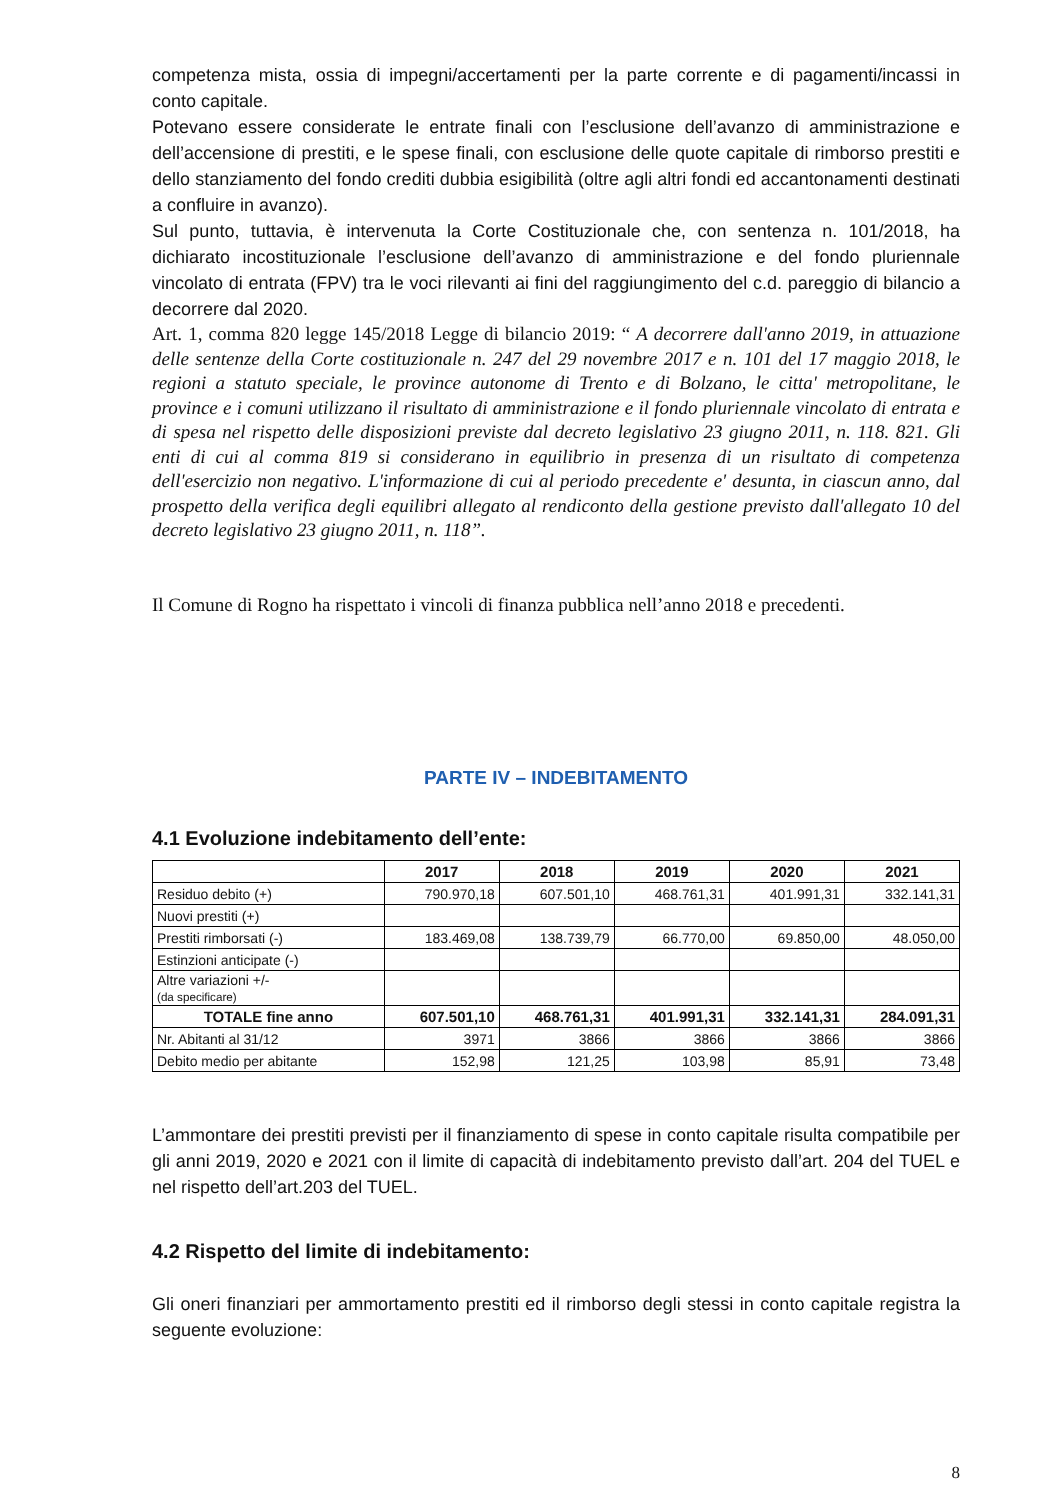competenza mista, ossia di impegni/accertamenti per la parte corrente e di pagamenti/incassi in conto capitale.
Potevano essere considerate le entrate finali con l’esclusione dell’avanzo di amministrazione e dell’accensione di prestiti, e le spese finali, con esclusione delle quote capitale di rimborso prestiti e dello stanziamento del fondo crediti dubbia esigibilità (oltre agli altri fondi ed accantonamenti destinati a confluire in avanzo).
Sul punto, tuttavia, è intervenuta la Corte Costituzionale che, con sentenza n. 101/2018, ha dichiarato incostituzionale l’esclusione dell’avanzo di amministrazione e del fondo pluriennale vincolato di entrata (FPV) tra le voci rilevanti ai fini del raggiungimento del c.d. pareggio di bilancio a decorrere dal 2020.
Art. 1, comma 820 legge 145/2018 Legge di bilancio 2019: “ A decorrere dall'anno 2019, in attuazione delle sentenze della Corte costituzionale n. 247 del 29 novembre 2017 e n. 101 del 17 maggio 2018, le regioni a statuto speciale, le province autonome di Trento e di Bolzano, le citta' metropolitane, le province e i comuni utilizzano il risultato di amministrazione e il fondo pluriennale vincolato di entrata e di spesa nel rispetto delle disposizioni previste dal decreto legislativo 23 giugno 2011, n. 118. 821. Gli enti di cui al comma 819 si considerano in equilibrio in presenza di un risultato di competenza dell'esercizio non negativo. L'informazione di cui al periodo precedente e' desunta, in ciascun anno, dal prospetto della verifica degli equilibri allegato al rendiconto della gestione previsto dall'allegato 10 del decreto legislativo 23 giugno 2011, n. 118”.
Il Comune di Rogno ha rispettato i vincoli di finanza pubblica nell’anno 2018 e precedenti.
PARTE IV – INDEBITAMENTO
4.1 Evoluzione indebitamento dell’ente:
| | 2017 | 2018 | 2019 | 2020 | 2021 |
| --- | --- | --- | --- | --- | --- |
| Residuo debito (+) | 790.970,18 | 607.501,10 | 468.761,31 | 401.991,31 | 332.141,31 |
| Nuovi prestiti (+) | | | | | |
| Prestiti rimborsati (-) | 183.469,08 | 138.739,79 | 66.770,00 | 69.850,00 | 48.050,00 |
| Estinzioni anticipate (-) | | | | | |
| Altre variazioni +/- (da specificare) | | | | | |
| TOTALE fine anno | 607.501,10 | 468.761,31 | 401.991,31 | 332.141,31 | 284.091,31 |
| Nr. Abitanti al 31/12 | 3971 | 3866 | 3866 | 3866 | 3866 |
| Debito medio per abitante | 152,98 | 121,25 | 103,98 | 85,91 | 73,48 |
L’ammontare dei prestiti previsti per il finanziamento di spese in conto capitale risulta compatibile per gli anni 2019, 2020 e 2021 con il limite di capacità di indebitamento previsto dall’art. 204 del TUEL e nel rispetto dell’art.203 del TUEL.
4.2 Rispetto del limite di indebitamento:
Gli oneri finanziari per ammortamento prestiti ed il rimborso degli stessi in conto capitale registra la seguente evoluzione:
8